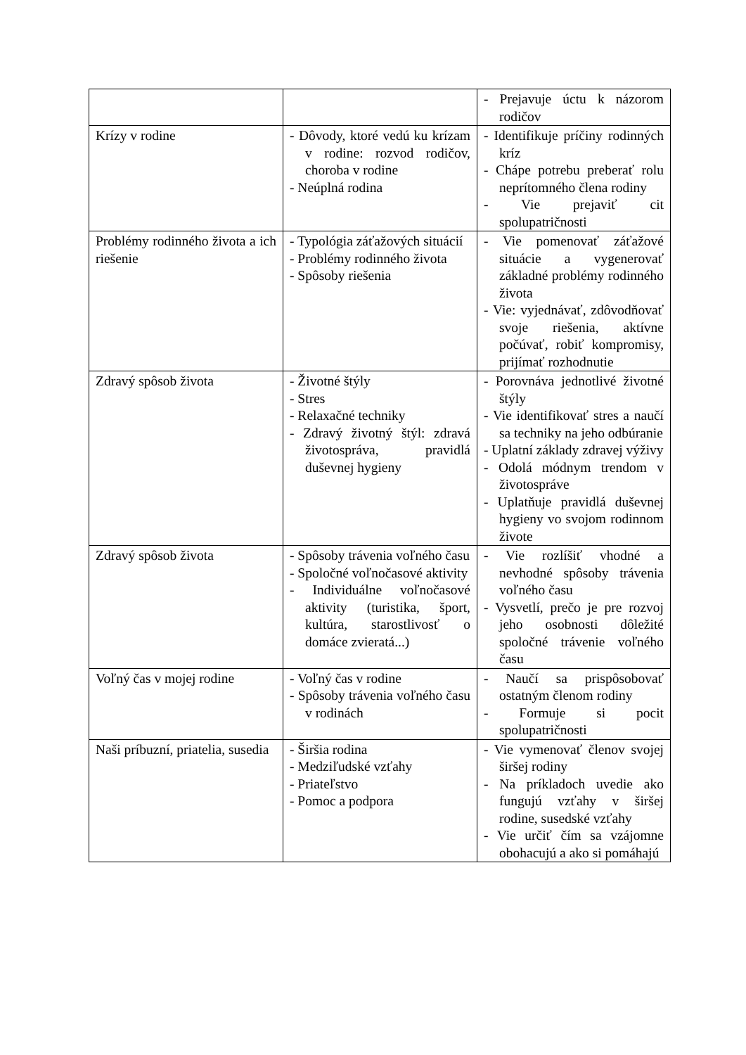| | | - Prejavuje úctu k názorom rodičov |
| Krízy v rodine | - Dôvody, ktoré vedú ku krízam v rodine: rozvod rodičov, choroba v rodine - Neúplná rodina | - Identifikuje príčiny rodinných kríz - Chápe potrebu preberať rolu neprítomného člena rodiny - Vie prejaviť cit spolupatričnosti |
| Problémy rodinného života a ich riešenie | - Typológia záťažových situácií - Problémy rodinného života - Spôsoby riešenia | - Vie pomenovať záťažové situácie a vygenerovať základné problémy rodinného života - Vie: vyjednávať, zdôvodňovať svoje riešenia, aktívne počúvať, robiť kompromisy, prijímať rozhodnutie |
| Zdravý spôsob života | - Životné štýly - Stres - Relaxačné techniky - Zdravý životný štýl: zdravá životospráva, pravidlá duševnej hygieny | - Porovnáva jednotlivé životné štýly - Vie identifikovať stres a naučí sa techniky na jeho odbúranie - Uplatní základy zdravej výživy - Odolá módnym trendom v životospráve - Uplatňuje pravidlá duševnej hygieny vo svojom rodinnom živote |
| Zdravý spôsob života | - Spôsoby trávenia voľného času - Spoločné voľnočasové aktivity - Individuálne voľnočasové aktivity (turistika, šport, kultúra, starostlivosť o domáce zvieratá...) | - Vie rozlíšiť vhodné a nevhodné spôsoby trávenia voľného času - Vysvetlí, prečo je pre rozvoj jeho osobnosti dôležité spoločné trávenie voľného času |
| Voľný čas v mojej rodine | - Voľný čas v rodine - Spôsoby trávenia voľného času v rodinách | - Naučí sa prispôsobovať ostatným členom rodiny - Formuje si pocit spolupatričnosti |
| Naši príbuzní, priatelia, susedia | - Širšia rodina - Medziľudské vzťahy - Priateľstvo - Pomoc a podpora | - Vie vymenovať členov svojej širšej rodiny - Na príkladoch uvedie ako fungujú vzťahy v širšej rodine, susedské vzťahy - Vie určiť čím sa vzájomne obohacujú a ako si pomáhajú |